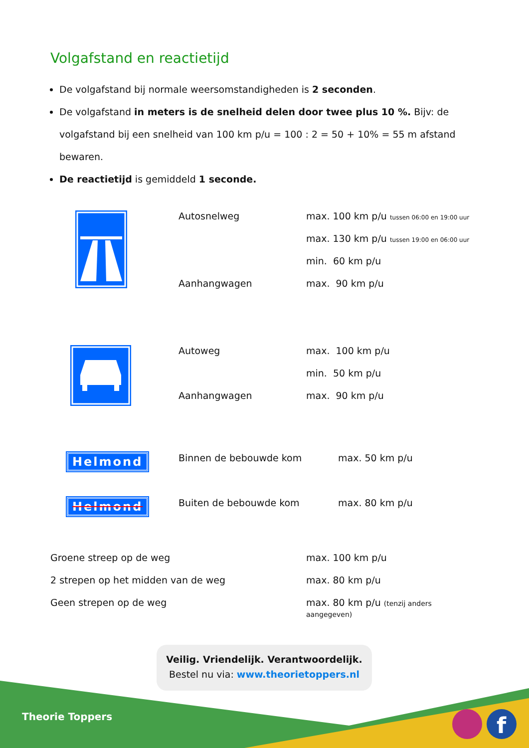f
Volgafstand en reactietijd
De volgafstand bij normale weersomstandigheden is 2 seconden.
De volgafstand in meters is de snelheid delen door twee plus 10 %. Bijv: de volgafstand bij een snelheid van 100 km p/u = 100 : 2 = 50 + 10% = 55 m afstand bewaren.
De reactietijd is gemiddeld 1 seconde.
| | Autosnelweg | max. 100 km p/u tussen 06:00 en 19:00 uur |
| | | max. 130 km p/u tussen 19:00 en 06:00 uur |
| | | min. 60 km p/u |
| | Aanhangwagen | max. 90 km p/u |
| | Autoweg | max. 100 km p/u |
| | | min. 50 km p/u |
| | Aanhangwagen | max. 90 km p/u |
| Helmond | Binnen de bebouwde kom | max. 50 km p/u |
| Helmond | Buiten de bebouwde kom | max. 80 km p/u |
| Groene streep op de weg | max. 100 km p/u |
| 2 strepen op het midden van de weg | max. 80 km p/u |
| Geen strepen op de weg | max. 80 km p/u (tenzij anders aangegeven) |
Veilig. Vriendelijk. Verantwoordelijk.
Bestel nu via: www.theorietoppers.nl
Theorie Toppers